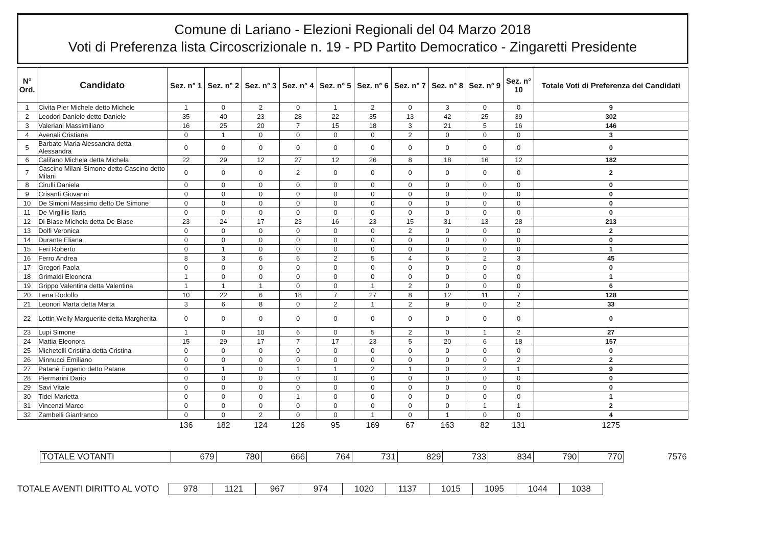Comune di Lariano - Elezioni Regionali del 04 Marzo 2018
Voti di Preferenza lista Circoscrizionale n. 19 - PD Partito Democratico - Zingaretti Presidente
| N° Ord. | Candidato | Sez. n° 1 | Sez. n° 2 | Sez. n° 3 | Sez. n° 4 | Sez. n° 5 | Sez. n° 6 | Sez. n° 7 | Sez. n° 8 | Sez. n° 9 | Sez. n° 10 | Totale Voti di Preferenza dei Candidati |
| --- | --- | --- | --- | --- | --- | --- | --- | --- | --- | --- | --- | --- |
| 1 | Civita Pier Michele detto Michele | 1 | 0 | 2 | 0 | 1 | 2 | 0 | 3 | 0 | 0 | 9 |
| 2 | Leodori Daniele detto Daniele | 35 | 40 | 23 | 28 | 22 | 35 | 13 | 42 | 25 | 39 | 302 |
| 3 | Valeriani Massimiliano | 16 | 25 | 20 | 7 | 15 | 18 | 3 | 21 | 5 | 16 | 146 |
| 4 | Avenali Cristiana | 0 | 1 | 0 | 0 | 0 | 0 | 2 | 0 | 0 | 0 | 3 |
| 5 | Barbato Maria Alessandra detta Alessandra | 0 | 0 | 0 | 0 | 0 | 0 | 0 | 0 | 0 | 0 | 0 |
| 6 | Califano Michela detta Michela | 22 | 29 | 12 | 27 | 12 | 26 | 8 | 18 | 16 | 12 | 182 |
| 7 | Cascino Milani Simone detto Cascino detto Milani | 0 | 0 | 0 | 2 | 0 | 0 | 0 | 0 | 0 | 0 | 2 |
| 8 | Cirulli Daniela | 0 | 0 | 0 | 0 | 0 | 0 | 0 | 0 | 0 | 0 | 0 |
| 9 | Crisanti Giovanni | 0 | 0 | 0 | 0 | 0 | 0 | 0 | 0 | 0 | 0 | 0 |
| 10 | De Simoni Massimo detto De Simone | 0 | 0 | 0 | 0 | 0 | 0 | 0 | 0 | 0 | 0 | 0 |
| 11 | De Virgiliis Ilaria | 0 | 0 | 0 | 0 | 0 | 0 | 0 | 0 | 0 | 0 | 0 |
| 12 | Di Biase Michela detta De Biase | 23 | 24 | 17 | 23 | 16 | 23 | 15 | 31 | 13 | 28 | 213 |
| 13 | Dolfi Veronica | 0 | 0 | 0 | 0 | 0 | 0 | 2 | 0 | 0 | 0 | 2 |
| 14 | Durante Eliana | 0 | 0 | 0 | 0 | 0 | 0 | 0 | 0 | 0 | 0 | 0 |
| 15 | Feri Roberto | 0 | 1 | 0 | 0 | 0 | 0 | 0 | 0 | 0 | 0 | 1 |
| 16 | Ferro Andrea | 8 | 3 | 6 | 6 | 2 | 5 | 4 | 6 | 2 | 3 | 45 |
| 17 | Gregori Paola | 0 | 0 | 0 | 0 | 0 | 0 | 0 | 0 | 0 | 0 | 0 |
| 18 | Grimaldi Eleonora | 1 | 0 | 0 | 0 | 0 | 0 | 0 | 0 | 0 | 0 | 1 |
| 19 | Grippo Valentina detta Valentina | 1 | 1 | 1 | 0 | 0 | 1 | 2 | 0 | 0 | 0 | 6 |
| 20 | Lena Rodolfo | 10 | 22 | 6 | 18 | 7 | 27 | 8 | 12 | 11 | 7 | 128 |
| 21 | Leonori Marta detta Marta | 3 | 6 | 8 | 0 | 2 | 1 | 2 | 9 | 0 | 2 | 33 |
| 22 | Lottin Welly Marguerite detta Margherita | 0 | 0 | 0 | 0 | 0 | 0 | 0 | 0 | 0 | 0 | 0 |
| 23 | Lupi Simone | 1 | 0 | 10 | 6 | 0 | 5 | 2 | 0 | 1 | 2 | 27 |
| 24 | Mattia Eleonora | 15 | 29 | 17 | 7 | 17 | 23 | 5 | 20 | 6 | 18 | 157 |
| 25 | Michetelli Cristina detta Cristina | 0 | 0 | 0 | 0 | 0 | 0 | 0 | 0 | 0 | 0 | 0 |
| 26 | Minnucci Emiliano | 0 | 0 | 0 | 0 | 0 | 0 | 0 | 0 | 0 | 2 | 2 |
| 27 | Patanè Eugenio detto Patane | 0 | 1 | 0 | 1 | 1 | 2 | 1 | 0 | 2 | 1 | 9 |
| 28 | Piermarini Dario | 0 | 0 | 0 | 0 | 0 | 0 | 0 | 0 | 0 | 0 | 0 |
| 29 | Savi Vitale | 0 | 0 | 0 | 0 | 0 | 0 | 0 | 0 | 0 | 0 | 0 |
| 30 | Tidei Marietta | 0 | 0 | 0 | 1 | 0 | 0 | 0 | 0 | 0 | 0 | 1 |
| 31 | Vincenzi Marco | 0 | 0 | 0 | 0 | 0 | 0 | 0 | 0 | 1 | 1 | 2 |
| 32 | Zambelli Gianfranco | 0 | 0 | 2 | 0 | 0 | 1 | 0 | 1 | 0 | 0 | 4 |
| | | 136 | 182 | 124 | 126 | 95 | 169 | 67 | 163 | 82 | 131 | 1275 |
| TOTALE VOTANTI | 679 | 780 | 666 | 764 | 731 | 829 | 733 | 834 | 790 | 770 | 7576 |
| TOTALE AVENTI DIRITTO AL VOTO | 978 | 1121 | 967 | 974 | 1020 | 1137 | 1015 | 1095 | 1044 | 1038 |